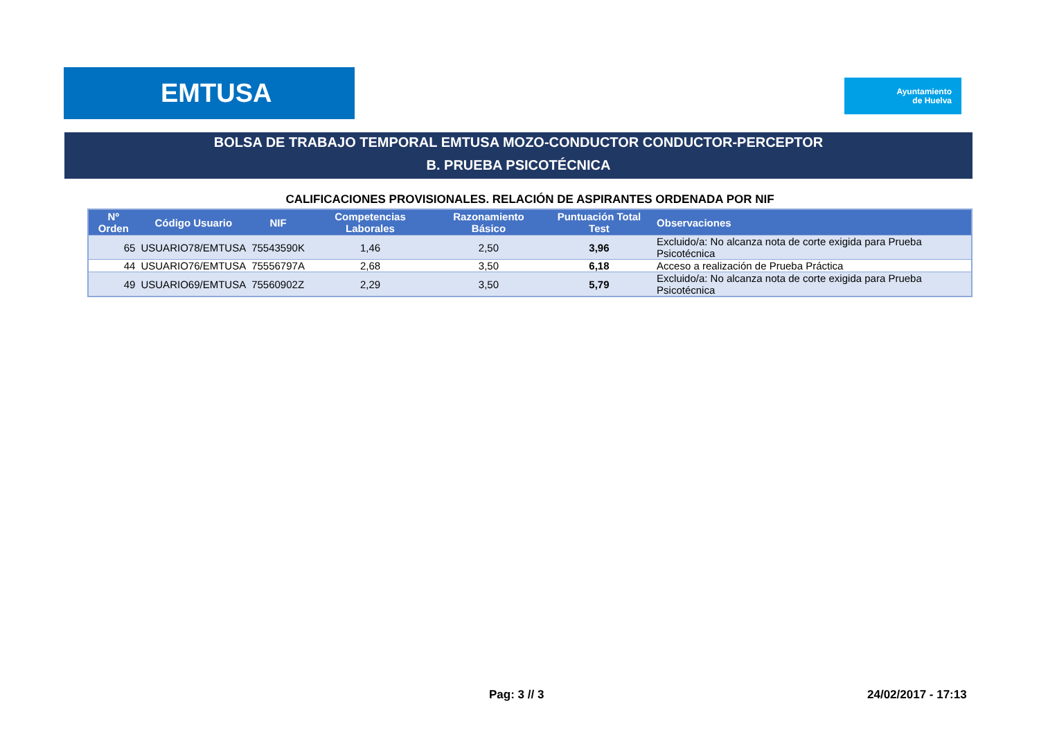EMTUSA
Ayuntamiento
de Huelva
BOLSA DE TRABAJO TEMPORAL EMTUSA MOZO-CONDUCTOR CONDUCTOR-PERCEPTOR
B. PRUEBA PSICOTÉCNICA
CALIFICACIONES PROVISIONALES. RELACIÓN DE ASPIRANTES ORDENADA POR NIF
| Nº Orden | Código Usuario | NIF | Competencias Laborales | Razonamiento Básico | Puntuación Total Test | Observaciones |
| --- | --- | --- | --- | --- | --- | --- |
| 65 | USUARIO78/EMTUSA | 75543590K | 1,46 | 2,50 | 3,96 | Excluido/a: No alcanza nota de corte exigida para Prueba Psicotécnica |
| 44 | USUARIO76/EMTUSA | 75556797A | 2,68 | 3,50 | 6,18 | Acceso a realización de Prueba Práctica |
| 49 | USUARIO69/EMTUSA | 75560902Z | 2,29 | 3,50 | 5,79 | Excluido/a: No alcanza nota de corte exigida para Prueba Psicotécnica |
Pag: 3 // 3 24/02/2017 - 17:13